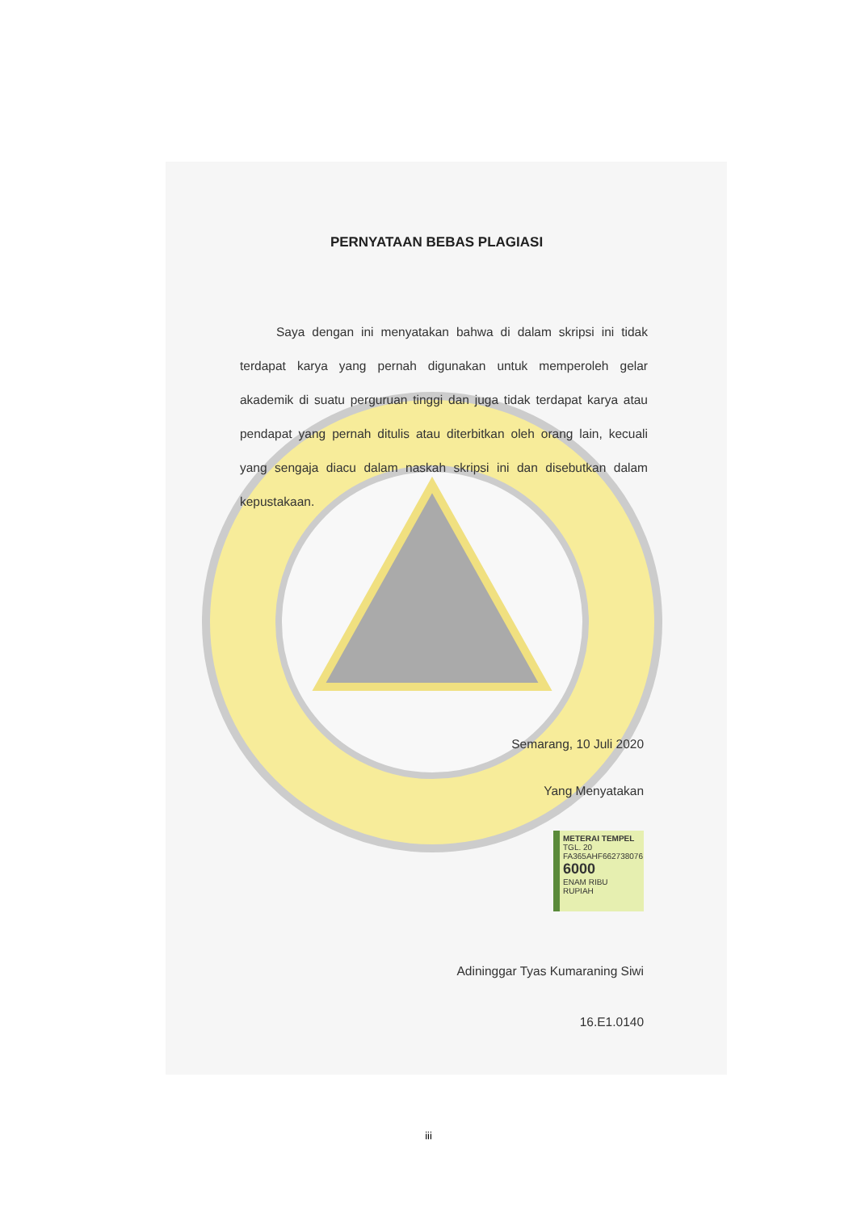PERNYATAAN BEBAS PLAGIASI
Saya dengan ini menyatakan bahwa di dalam skripsi ini tidak terdapat karya yang pernah digunakan untuk memperoleh gelar akademik di suatu perguruan tinggi dan juga tidak terdapat karya atau pendapat yang pernah ditulis atau diterbitkan oleh orang lain, kecuali yang sengaja diacu dalam naskah skripsi ini dan disebutkan dalam kepustakaan.
Semarang, 10 Juli 2020
Yang Menyatakan
METERAI TEMPEL
TGL. 20
FA365AHF662738076
6000
ENAM RIBU RUPIAH
Adininggar Tyas Kumaraning Siwi
16.E1.0140
iii